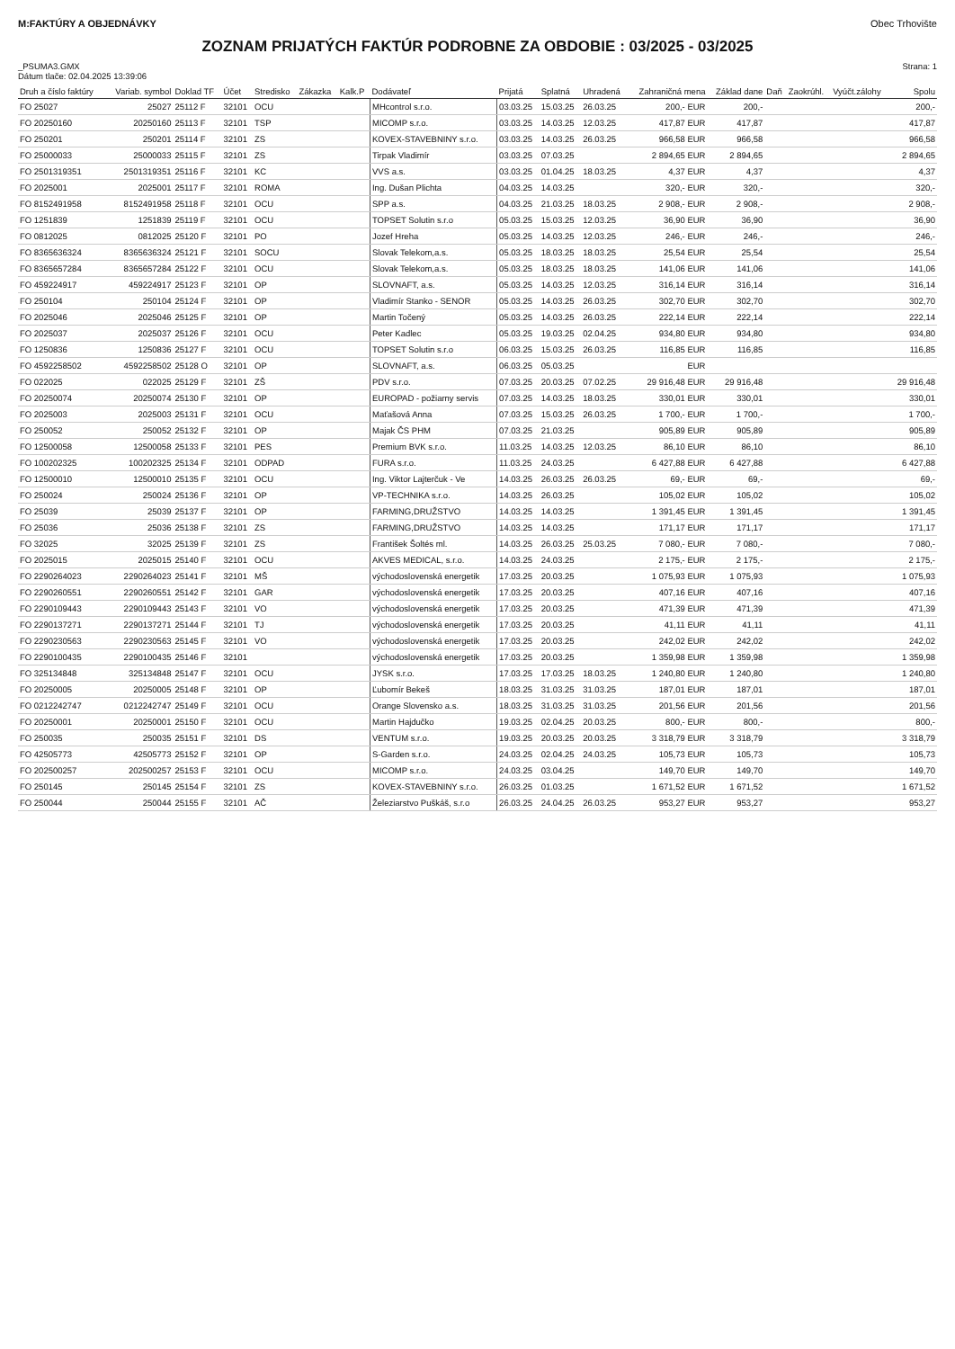M:FAKTÚRY A OBJEDNÁVKY Obec Trhovište
ZOZNAM PRIJATÝCH FAKTÚR PODROBNE ZA OBDOBIE : 03/2025 - 03/2025
_PSUMA3.GMX
Dátum tlače: 02.04.2025 13:39:06 Strana: 1
| Druh a číslo faktúry | Variab. symbol | Doklad TF | Účet | Stredisko | Zákazka | Kalk.P | Dodávateľ | Prijatá | Splatná | Uhradená | Zahraničná mena | Základ dane | Daň | Zaokrúhl. | Vyúčt.zálohy | Spolu |
| --- | --- | --- | --- | --- | --- | --- | --- | --- | --- | --- | --- | --- | --- | --- | --- | --- |
| FO 25027 | 25027 | 25112 F | 32101 | OCU | | | MHcontrol s.r.o. | 03.03.25 | 15.03.25 | 26.03.25 | 200,- EUR | 200,- | | | | 200,- |
| FO 20250160 | 20250160 | 25113 F | 32101 | TSP | | | MICOMP s.r.o. | 03.03.25 | 14.03.25 | 12.03.25 | 417,87 EUR | 417,87 | | | | 417,87 |
| FO 250201 | 250201 | 25114 F | 32101 | ZS | | | KOVEX-STAVEBNINY s.r.o. | 03.03.25 | 14.03.25 | 26.03.25 | 966,58 EUR | 966,58 | | | | 966,58 |
| FO 25000033 | 25000033 | 25115 F | 32101 | ZS | | | Tirpak Vladimír | 03.03.25 | 07.03.25 | | 2 894,65 EUR | 2 894,65 | | | | 2 894,65 |
| FO 2501319351 | 2501319351 | 25116 F | 32101 | KC | | | VVS a.s. | 03.03.25 | 01.04.25 | 18.03.25 | 4,37 EUR | 4,37 | | | | 4,37 |
| FO 2025001 | 2025001 | 25117 F | 32101 | ROMA | | | Ing. Dušan Plichta | 04.03.25 | 14.03.25 | | 320,- EUR | 320,- | | | | 320,- |
| FO 8152491958 | 8152491958 | 25118 F | 32101 | OCU | | | SPP a.s. | 04.03.25 | 21.03.25 | 18.03.25 | 2 908,- EUR | 2 908,- | | | | 2 908,- |
| FO 1251839 | 1251839 | 25119 F | 32101 | OCU | | | TOPSET Solutin s.r.o | 05.03.25 | 15.03.25 | 12.03.25 | 36,90 EUR | 36,90 | | | | 36,90 |
| FO 0812025 | 0812025 | 25120 F | 32101 | PO | | | Jozef Hreha | 05.03.25 | 14.03.25 | 12.03.25 | 246,- EUR | 246,- | | | | 246,- |
| FO 8365636324 | 8365636324 | 25121 F | 32101 | SOCU | | | Slovak Telekom,a.s. | 05.03.25 | 18.03.25 | 18.03.25 | 25,54 EUR | 25,54 | | | | 25,54 |
| FO 8365657284 | 8365657284 | 25122 F | 32101 | OCU | | | Slovak Telekom,a.s. | 05.03.25 | 18.03.25 | 18.03.25 | 141,06 EUR | 141,06 | | | | 141,06 |
| FO 459224917 | 459224917 | 25123 F | 32101 | OP | | | SLOVNAFT, a.s. | 05.03.25 | 14.03.25 | 12.03.25 | 316,14 EUR | 316,14 | | | | 316,14 |
| FO 250104 | 250104 | 25124 F | 32101 | OP | | | Vladimír Stanko - SENOR | 05.03.25 | 14.03.25 | 26.03.25 | 302,70 EUR | 302,70 | | | | 302,70 |
| FO 2025046 | 2025046 | 25125 F | 32101 | OP | | | Martin Točený | 05.03.25 | 14.03.25 | 26.03.25 | 222,14 EUR | 222,14 | | | | 222,14 |
| FO 2025037 | 2025037 | 25126 F | 32101 | OCU | | | Peter Kadlec | 05.03.25 | 19.03.25 | 02.04.25 | 934,80 EUR | 934,80 | | | | 934,80 |
| FO 1250836 | 1250836 | 25127 F | 32101 | OCU | | | TOPSET Solutin s.r.o | 06.03.25 | 15.03.25 | 26.03.25 | 116,85 EUR | 116,85 | | | | 116,85 |
| FO 4592258502 | 4592258502 | 25128 O | 32101 | OP | | | SLOVNAFT, a.s. | 06.03.25 | 05.03.25 | | EUR | | | | | |
| FO 022025 | 022025 | 25129 F | 32101 | ZŠ | | | PDV s.r.o. | 07.03.25 | 20.03.25 | 07.02.25 | 29 916,48 EUR | 29 916,48 | | | | 29 916,48 |
| FO 20250074 | 20250074 | 25130 F | 32101 | OP | | | EUROPAD - požiarny servis | 07.03.25 | 14.03.25 | 18.03.25 | 330,01 EUR | 330,01 | | | | 330,01 |
| FO 2025003 | 2025003 | 25131 F | 32101 | OCU | | | Maťašová Anna | 07.03.25 | 15.03.25 | 26.03.25 | 1 700,- EUR | 1 700,- | | | | 1 700,- |
| FO 250052 | 250052 | 25132 F | 32101 | OP | | | Majak ČS PHM | 07.03.25 | 21.03.25 | | 905,89 EUR | 905,89 | | | | 905,89 |
| FO 12500058 | 12500058 | 25133 F | 32101 | PES | | | Premium BVK s.r.o. | 11.03.25 | 14.03.25 | 12.03.25 | 86,10 EUR | 86,10 | | | | 86,10 |
| FO 100202325 | 100202325 | 25134 F | 32101 | ODPAD | | | FURA s.r.o. | 11.03.25 | 24.03.25 | | 6 427,88 EUR | 6 427,88 | | | | 6 427,88 |
| FO 12500010 | 12500010 | 25135 F | 32101 | OCU | | | Ing. Viktor Lajterčuk - Ve | 14.03.25 | 26.03.25 | 26.03.25 | 69,- EUR | 69,- | | | | 69,- |
| FO 250024 | 250024 | 25136 F | 32101 | OP | | | VP-TECHNIKA s.r.o. | 14.03.25 | 26.03.25 | | 105,02 EUR | 105,02 | | | | 105,02 |
| FO 25039 | 25039 | 25137 F | 32101 | OP | | | FARMING,DRUŽSTVO | 14.03.25 | 14.03.25 | | 1 391,45 EUR | 1 391,45 | | | | 1 391,45 |
| FO 25036 | 25036 | 25138 F | 32101 | ZS | | | FARMING,DRUŽSTVO | 14.03.25 | 14.03.25 | | 171,17 EUR | 171,17 | | | | 171,17 |
| FO 32025 | 32025 | 25139 F | 32101 | ZS | | | František Šoltés ml. | 14.03.25 | 26.03.25 | 25.03.25 | 7 080,- EUR | 7 080,- | | | | 7 080,- |
| FO 2025015 | 2025015 | 25140 F | 32101 | OCU | | | AKVES MEDICAL, s.r.o. | 14.03.25 | 24.03.25 | | 2 175,- EUR | 2 175,- | | | | 2 175,- |
| FO 2290264023 | 2290264023 | 25141 F | 32101 | MŠ | | | východoslovenská energetik | 17.03.25 | 20.03.25 | | 1 075,93 EUR | 1 075,93 | | | | 1 075,93 |
| FO 2290260551 | 2290260551 | 25142 F | 32101 | GAR | | | východoslovenská energetik | 17.03.25 | 20.03.25 | | 407,16 EUR | 407,16 | | | | 407,16 |
| FO 2290109443 | 2290109443 | 25143 F | 32101 | VO | | | východoslovenská energetik | 17.03.25 | 20.03.25 | | 471,39 EUR | 471,39 | | | | 471,39 |
| FO 2290137271 | 2290137271 | 25144 F | 32101 | TJ | | | východoslovenská energetik | 17.03.25 | 20.03.25 | | 41,11 EUR | 41,11 | | | | 41,11 |
| FO 2290230563 | 2290230563 | 25145 F | 32101 | VO | | | východoslovenská energetik | 17.03.25 | 20.03.25 | | 242,02 EUR | 242,02 | | | | 242,02 |
| FO 2290100435 | 2290100435 | 25146 F | 32101 | | | | východoslovenská energetik | 17.03.25 | 20.03.25 | | 1 359,98 EUR | 1 359,98 | | | | 1 359,98 |
| FO 325134848 | 325134848 | 25147 F | 32101 | OCU | | | JYSK s.r.o. | 17.03.25 | 17.03.25 | 18.03.25 | 1 240,80 EUR | 1 240,80 | | | | 1 240,80 |
| FO 20250005 | 20250005 | 25148 F | 32101 | OP | | | Ľubomír Bekeš | 18.03.25 | 31.03.25 | 31.03.25 | 187,01 EUR | 187,01 | | | | 187,01 |
| FO 0212242747 | 0212242747 | 25149 F | 32101 | OCU | | | Orange Slovensko a.s. | 18.03.25 | 31.03.25 | 31.03.25 | 201,56 EUR | 201,56 | | | | 201,56 |
| FO 20250001 | 20250001 | 25150 F | 32101 | OCU | | | Martin Hajdučko | 19.03.25 | 02.04.25 | 20.03.25 | 800,- EUR | 800,- | | | | 800,- |
| FO 250035 | 250035 | 25151 F | 32101 | DS | | | VENTUM s.r.o. | 19.03.25 | 20.03.25 | 20.03.25 | 3 318,79 EUR | 3 318,79 | | | | 3 318,79 |
| FO 42505773 | 42505773 | 25152 F | 32101 | OP | | | S-Garden s.r.o. | 24.03.25 | 02.04.25 | 24.03.25 | 105,73 EUR | 105,73 | | | | 105,73 |
| FO 202500257 | 202500257 | 25153 F | 32101 | OCU | | | MICOMP s.r.o. | 24.03.25 | 03.04.25 | | 149,70 EUR | 149,70 | | | | 149,70 |
| FO 250145 | 250145 | 25154 F | 32101 | ZS | | | KOVEX-STAVEBNINY s.r.o. | 26.03.25 | 01.03.25 | | 1 671,52 EUR | 1 671,52 | | | | 1 671,52 |
| FO 250044 | 250044 | 25155 F | 32101 | AČ | | | Železiarstvo Puškáš, s.r.o | 26.03.25 | 24.04.25 | 26.03.25 | 953,27 EUR | 953,27 | | | | 953,27 |